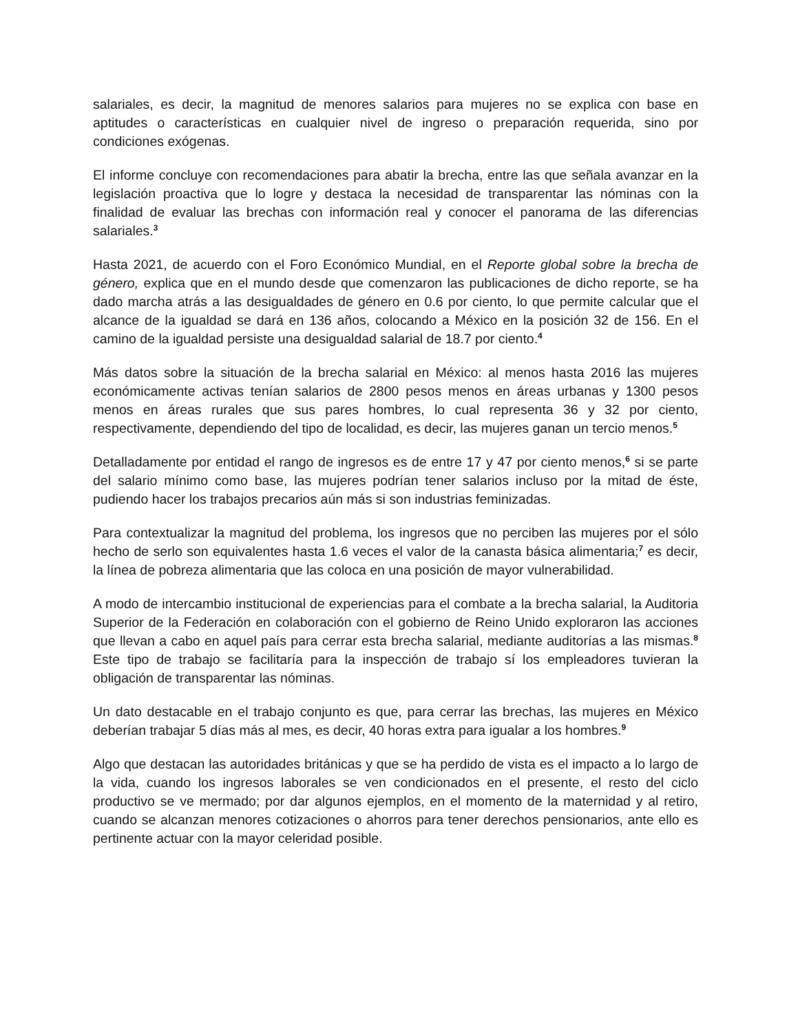salariales, es decir, la magnitud de menores salarios para mujeres no se explica con base en aptitudes o características en cualquier nivel de ingreso o preparación requerida, sino por condiciones exógenas.
El informe concluye con recomendaciones para abatir la brecha, entre las que señala avanzar en la legislación proactiva que lo logre y destaca la necesidad de transparentar las nóminas con la finalidad de evaluar las brechas con información real y conocer el panorama de las diferencias salariales.<sup>3</sup>
Hasta 2021, de acuerdo con el Foro Económico Mundial, en el Reporte global sobre la brecha de género, explica que en el mundo desde que comenzaron las publicaciones de dicho reporte, se ha dado marcha atrás a las desigualdades de género en 0.6 por ciento, lo que permite calcular que el alcance de la igualdad se dará en 136 años, colocando a México en la posición 32 de 156. En el camino de la igualdad persiste una desigualdad salarial de 18.7 por ciento.<sup>4</sup>
Más datos sobre la situación de la brecha salarial en México: al menos hasta 2016 las mujeres económicamente activas tenían salarios de 2800 pesos menos en áreas urbanas y 1300 pesos menos en áreas rurales que sus pares hombres, lo cual representa 36 y 32 por ciento, respectivamente, dependiendo del tipo de localidad, es decir, las mujeres ganan un tercio menos.<sup>5</sup>
Detalladamente por entidad el rango de ingresos es de entre 17 y 47 por ciento menos,<sup>6</sup> si se parte del salario mínimo como base, las mujeres podrían tener salarios incluso por la mitad de éste, pudiendo hacer los trabajos precarios aún más si son industrias feminizadas.
Para contextualizar la magnitud del problema, los ingresos que no perciben las mujeres por el sólo hecho de serlo son equivalentes hasta 1.6 veces el valor de la canasta básica alimentaria;<sup>7</sup> es decir, la línea de pobreza alimentaria que las coloca en una posición de mayor vulnerabilidad.
A modo de intercambio institucional de experiencias para el combate a la brecha salarial, la Auditoria Superior de la Federación en colaboración con el gobierno de Reino Unido exploraron las acciones que llevan a cabo en aquel país para cerrar esta brecha salarial, mediante auditorías a las mismas.<sup>8</sup> Este tipo de trabajo se facilitaría para la inspección de trabajo sí los empleadores tuvieran la obligación de transparentar las nóminas.
Un dato destacable en el trabajo conjunto es que, para cerrar las brechas, las mujeres en México deberían trabajar 5 días más al mes, es decir, 40 horas extra para igualar a los hombres.<sup>9</sup>
Algo que destacan las autoridades británicas y que se ha perdido de vista es el impacto a lo largo de la vida, cuando los ingresos laborales se ven condicionados en el presente, el resto del ciclo productivo se ve mermado; por dar algunos ejemplos, en el momento de la maternidad y al retiro, cuando se alcanzan menores cotizaciones o ahorros para tener derechos pensionarios, ante ello es pertinente actuar con la mayor celeridad posible.